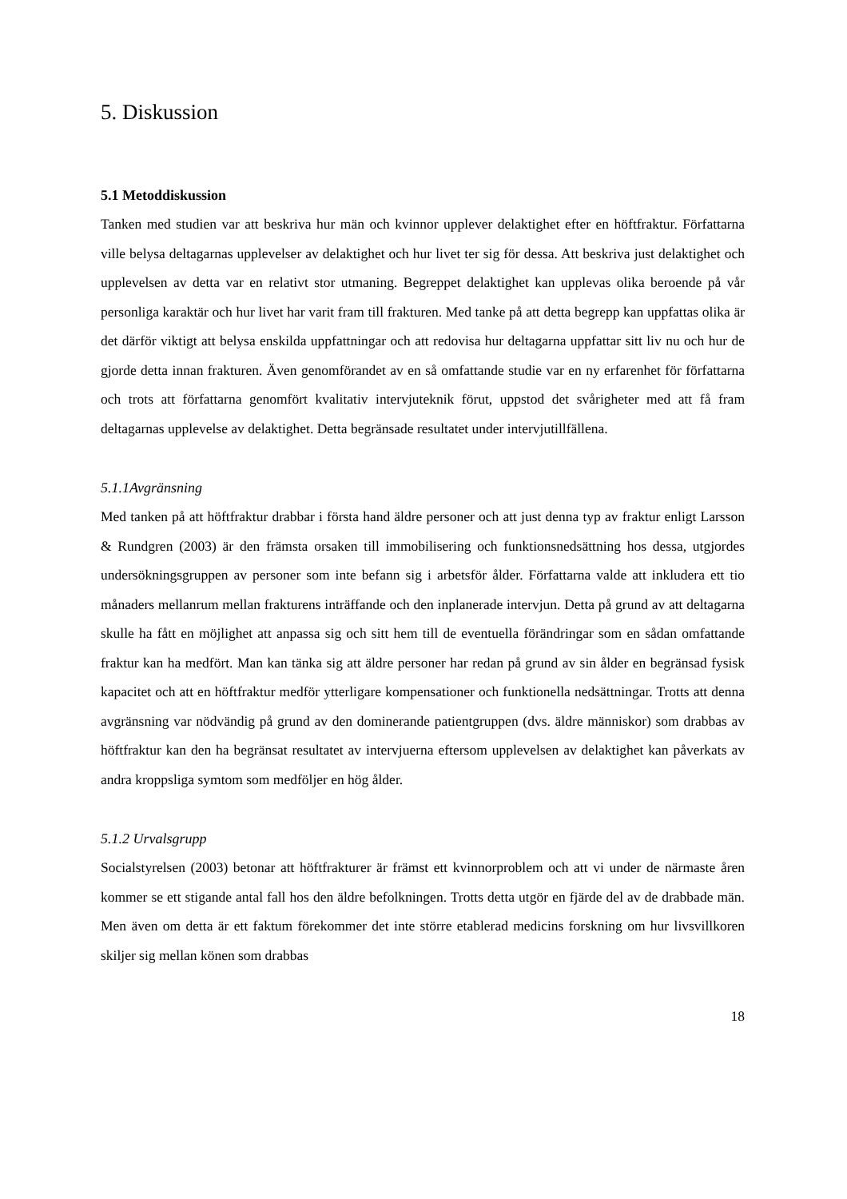5. Diskussion
5.1 Metoddiskussion
Tanken med studien var att beskriva hur män och kvinnor upplever delaktighet efter en höftfraktur. Författarna ville belysa deltagarnas upplevelser av delaktighet och hur livet ter sig för dessa. Att beskriva just delaktighet och upplevelsen av detta var en relativt stor utmaning. Begreppet delaktighet kan upplevas olika beroende på vår personliga karaktär och hur livet har varit fram till frakturen. Med tanke på att detta begrepp kan uppfattas olika är det därför viktigt att belysa enskilda uppfattningar och att redovisa hur deltagarna uppfattar sitt liv nu och hur de gjorde detta innan frakturen. Även genomförandet av en så omfattande studie var en ny erfarenhet för författarna och trots att författarna genomfört kvalitativ intervjuteknik förut, uppstod det svårigheter med att få fram deltagarnas upplevelse av delaktighet. Detta begränsade resultatet under intervjutillfällena.
5.1.1Avgränsning
Med tanken på att höftfraktur drabbar i första hand äldre personer och att just denna typ av fraktur enligt Larsson & Rundgren (2003) är den främsta orsaken till immobilisering och funktionsnedsättning hos dessa, utgjordes undersökningsgruppen av personer som inte befann sig i arbetsför ålder. Författarna valde att inkludera ett tio månaders mellanrum mellan frakturens inträffande och den inplanerade intervjun. Detta på grund av att deltagarna skulle ha fått en möjlighet att anpassa sig och sitt hem till de eventuella förändringar som en sådan omfattande fraktur kan ha medfört. Man kan tänka sig att äldre personer har redan på grund av sin ålder en begränsad fysisk kapacitet och att en höftfraktur medför ytterligare kompensationer och funktionella nedsättningar. Trotts att denna avgränsning var nödvändig på grund av den dominerande patientgruppen (dvs. äldre människor) som drabbas av höftfraktur kan den ha begränsat resultatet av intervjuerna eftersom upplevelsen av delaktighet kan påverkats av andra kroppsliga symtom som medföljer en hög ålder.
5.1.2 Urvalsgrupp
Socialstyrelsen (2003) betonar att höftfrakturer är främst ett kvinnorproblem och att vi under de närmaste åren kommer se ett stigande antal fall hos den äldre befolkningen. Trotts detta utgör en fjärde del av de drabbade män. Men även om detta är ett faktum förekommer det inte större etablerad medicins forskning om hur livsvillkoren skiljer sig mellan könen som drabbas
18